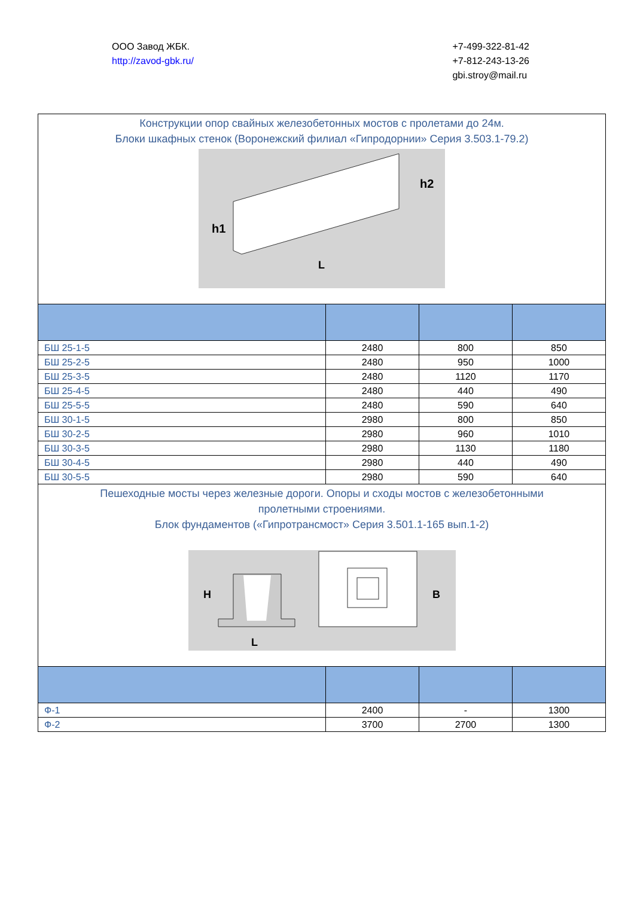ООО Завод ЖБК.
http://zavod-gbk.ru/
+7-499-322-81-42
+7-812-243-13-26
gbi.stroy@mail.ru
| Конструкции опор свайных железобетонных мостов с пролетами до 24м. Блоки шкафных стенок (Воронежский филиал «Гипродорнии» Серия 3.503.1-79.2) h1 h2 L | | | |
| БШ 25-1-5 | 2480 | 800 | 850 |
| БШ 25-2-5 | 2480 | 950 | 1000 |
| БШ 25-3-5 | 2480 | 1120 | 1170 |
| БШ 25-4-5 | 2480 | 440 | 490 |
| БШ 25-5-5 | 2480 | 590 | 640 |
| БШ 30-1-5 | 2980 | 800 | 850 |
| БШ 30-2-5 | 2980 | 960 | 1010 |
| БШ 30-3-5 | 2980 | 1130 | 1180 |
| БШ 30-4-5 | 2980 | 440 | 490 |
| БШ 30-5-5 | 2980 | 590 | 640 |
| Пешеходные мосты через железные дороги. Опоры и сходы мостов с железобетонными пролетными строениями. Блок фундаментов («Гипротрансмост» Серия 3.501.1-165 вып.1-2) H L B | | | |
| Ф-1 | 2400 | - | 1300 |
| Ф-2 | 3700 | 2700 | 1300 |